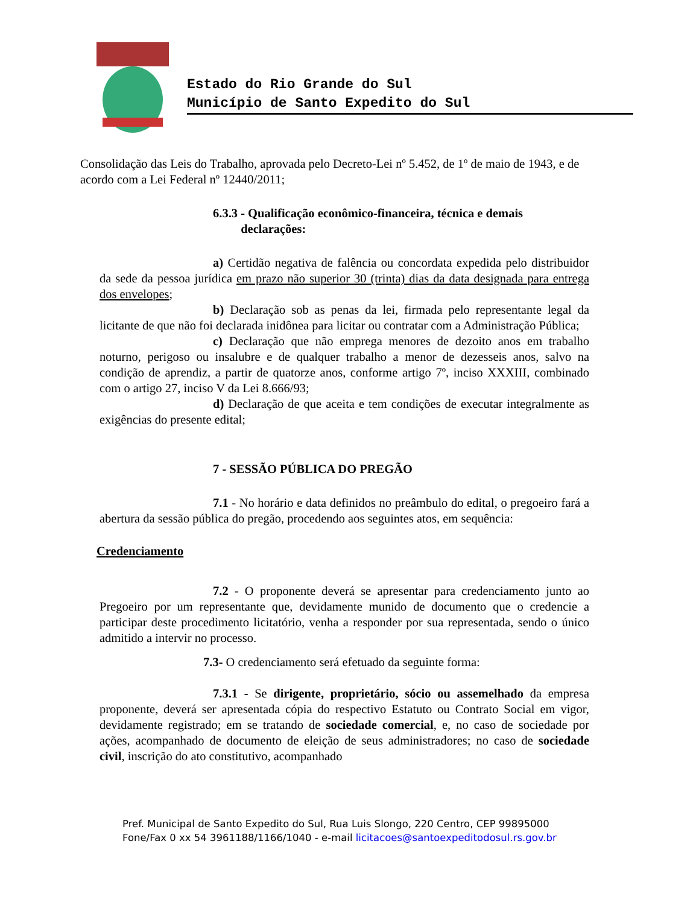Estado do Rio Grande do Sul
Município de Santo Expedito do Sul
Consolidação das Leis do Trabalho, aprovada pelo Decreto-Lei nº 5.452, de 1º de maio de 1943, e de acordo com a Lei Federal nº 12440/2011;
6.3.3 - Qualificação econômico-financeira, técnica e demais
declarações:
a) Certidão negativa de falência ou concordata expedida pelo distribuidor da sede da pessoa jurídica em prazo não superior 30 (trinta) dias da data designada para entrega dos envelopes;
b) Declaração sob as penas da lei, firmada pelo representante legal da licitante de que não foi declarada inidônea para licitar ou contratar com a Administração Pública;
c) Declaração que não emprega menores de dezoito anos em trabalho noturno, perigoso ou insalubre e de qualquer trabalho a menor de dezesseis anos, salvo na condição de aprendiz, a partir de quatorze anos, conforme artigo 7º, inciso XXXIII, combinado com o artigo 27, inciso V da Lei 8.666/93;
d) Declaração de que aceita e tem condições de executar integralmente as exigências do presente edital;
7 - SESSÃO PÚBLICA DO PREGÃO
7.1 - No horário e data definidos no preâmbulo do edital, o pregoeiro fará a abertura da sessão pública do pregão, procedendo aos seguintes atos, em sequência:
Credenciamento
7.2 - O proponente deverá se apresentar para credenciamento junto ao Pregoeiro por um representante que, devidamente munido de documento que o credencie a participar deste procedimento licitatório, venha a responder por sua representada, sendo o único admitido a intervir no processo.
7.3- O credenciamento será efetuado da seguinte forma:
7.3.1 - Se dirigente, proprietário, sócio ou assemelhado da empresa proponente, deverá ser apresentada cópia do respectivo Estatuto ou Contrato Social em vigor, devidamente registrado; em se tratando de sociedade comercial, e, no caso de sociedade por ações, acompanhado de documento de eleição de seus administradores; no caso de sociedade civil, inscrição do ato constitutivo, acompanhado
Pref. Municipal de Santo Expedito do Sul, Rua Luis Slongo, 220 Centro, CEP 99895000
Fone/Fax 0 xx 54 3961188/1166/1040 - e-mail licitacoes@santoexpeditodosul.rs.gov.br